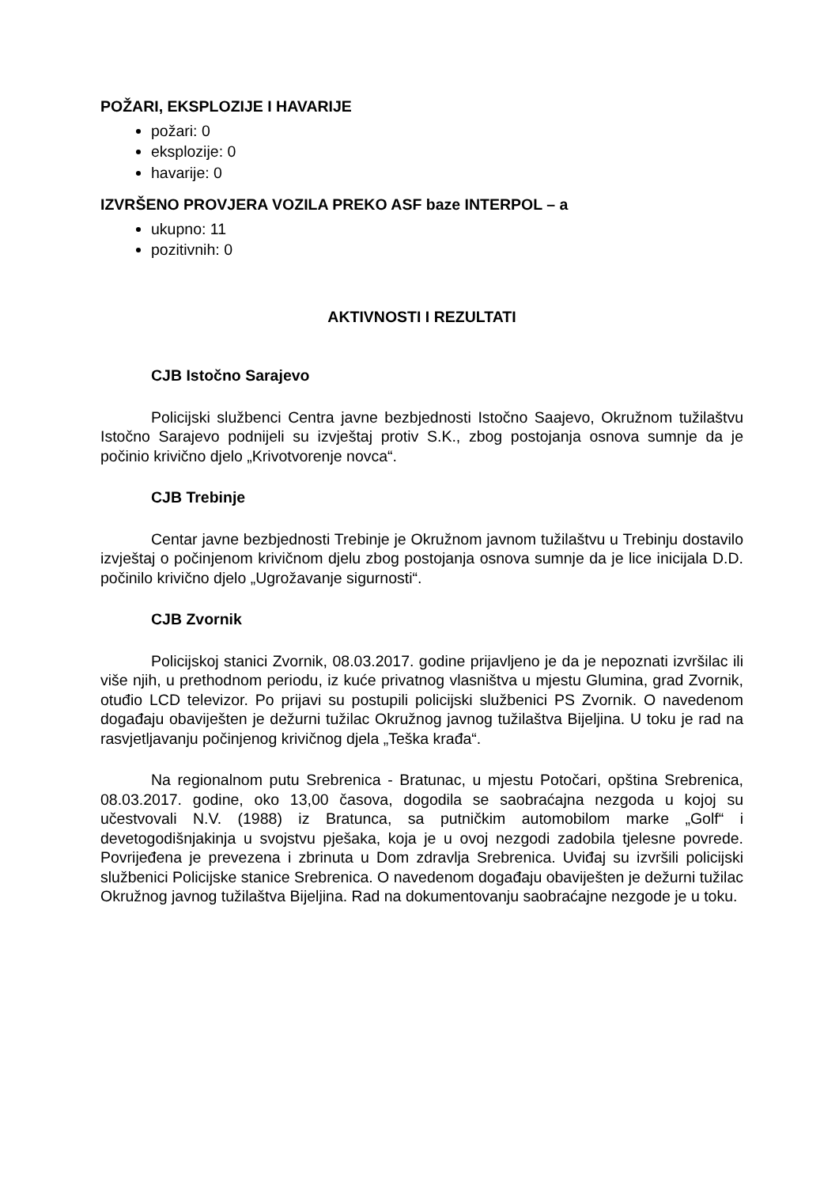POŽARI, EKSPLOZIJE I HAVARIJE
požari: 0
eksplozije: 0
havarije: 0
IZVRŠENO PROVJERA VOZILA PREKO ASF baze INTERPOL – a
ukupno: 11
pozitivnih: 0
AKTIVNOSTI I REZULTATI
CJB Istočno Sarajevo
Policijski službenci Centra javne bezbjednosti Istočno Saajevo, Okružnom tužilaštvu Istočno Sarajevo podnijeli su izvještaj protiv S.K., zbog postojanja osnova sumnje da je počinio krivično djelo „Krivotvorenje novca“.
CJB Trebinje
Centar javne bezbjednosti Trebinje je Okružnom javnom tužilaštvu u Trebinju dostavilo izvještaj o počinjenom krivičnom djelu zbog postojanja osnova sumnje da je lice inicijala D.D. počinilo krivično djelo „Ugrožavanje sigurnosti“.
CJB Zvornik
Policijskoj stanici Zvornik, 08.03.2017. godine prijavljeno je da je nepoznati izvršilac ili više njih, u prethodnom periodu, iz kuće privatnog vlasništva u mjestu Glumina, grad Zvornik, otuđio LCD televizor. Po prijavi su postupili policijski službenici PS Zvornik. O navedenom događaju obaviješten je dežurni tužilac Okružnog javnog tužilaštva Bijeljina. U toku je rad na rasvjetljavanju počinjenog krivičnog djela „Teška krađa“.
Na regionalnom putu Srebrenica - Bratunac, u mjestu Potočari, opština Srebrenica, 08.03.2017. godine, oko 13,00 časova, dogodila se saobraćajna nezgoda u kojoj su učestvovali N.V. (1988) iz Bratunca, sa putničkim automobilom marke „Golf“ i devetogodišnjakinja u svojstvu pješaka, koja je u ovoj nezgodi zadobila tjelesne povrede. Povrijeđena je prevezena i zbrinuta u Dom zdravlja Srebrenica. Uviđaj su izvršili policijski službenici Policijske stanice Srebrenica. O navedenom događaju obaviješten je dežurni tužilac Okružnog javnog tužilaštva Bijeljina. Rad na dokumentovanju saobraćajne nezgode je u toku.